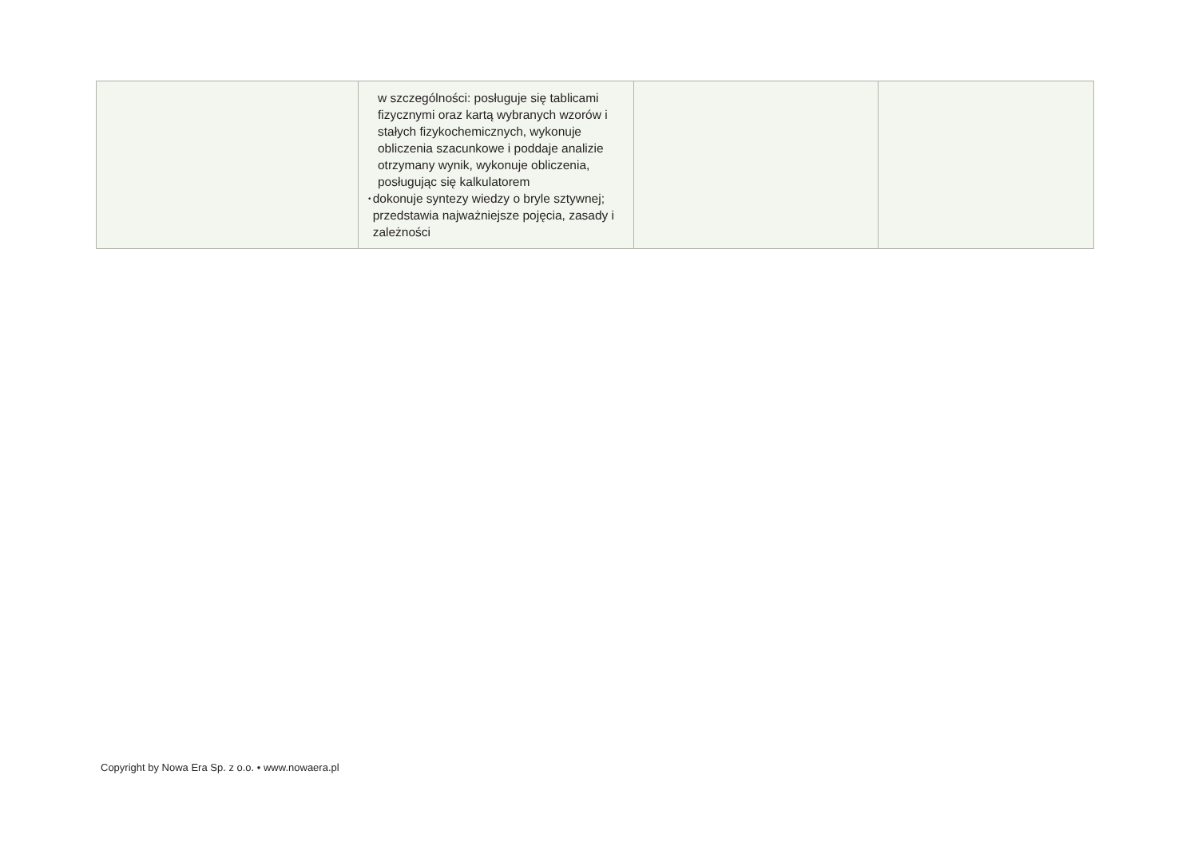| | w szczególności: posługuje się tablicami fizycznymi oraz kartą wybranych wzorów i stałych fizykochemicznych, wykonuje obliczenia szacunkowe i poddaje analizie otrzymany wynik, wykonuje obliczenia, posługując się kalkulatorem • dokonuje syntezy wiedzy o bryle sztywnej; przedstawia najważniejsze pojęcia, zasady i zależności | | |
Copyright by Nowa Era Sp. z o.o. • www.nowaera.pl